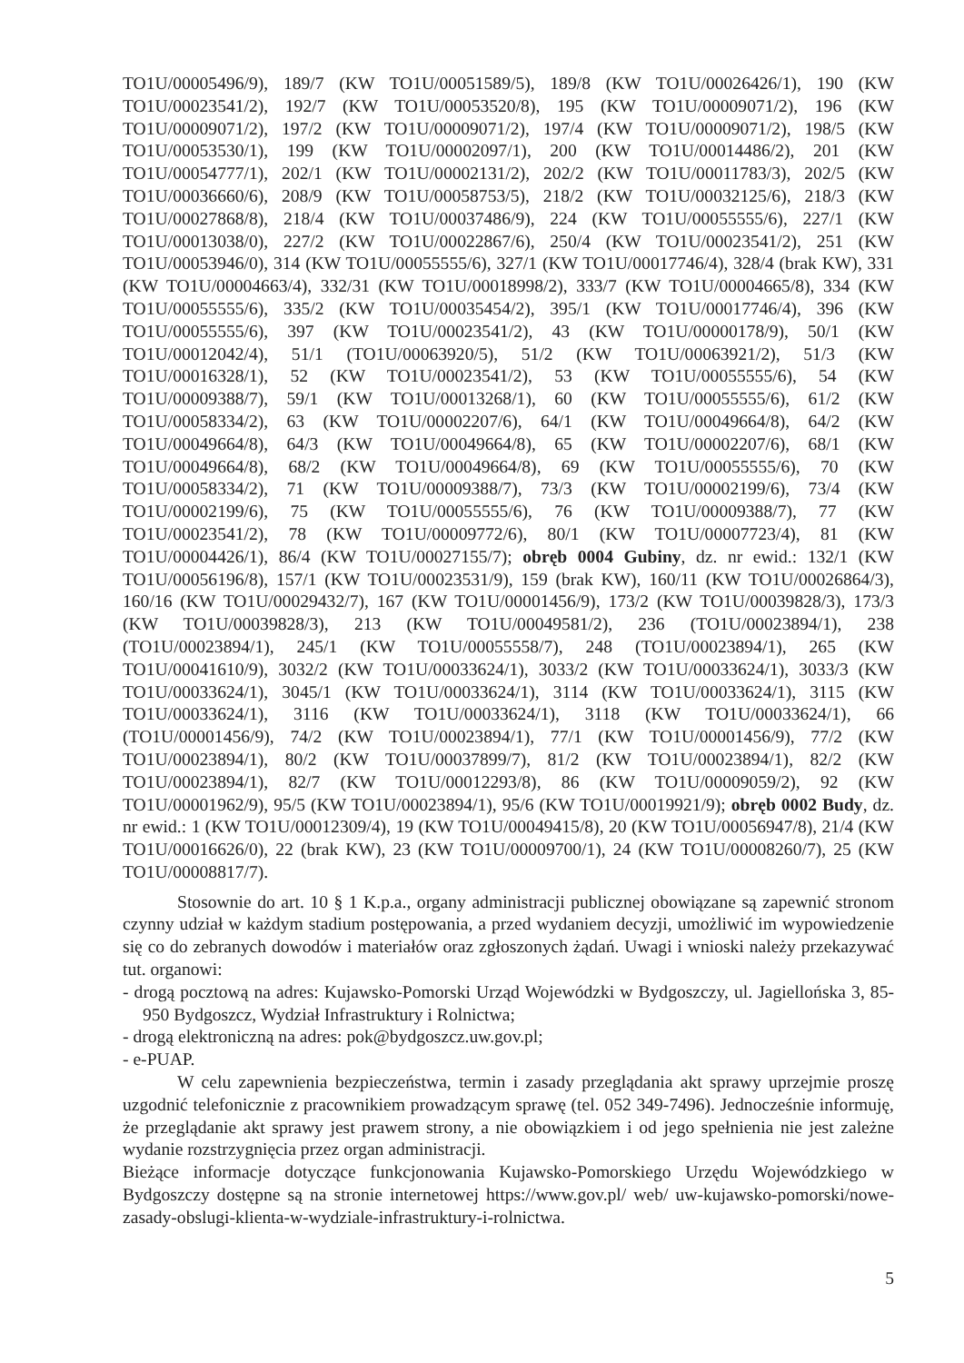TO1U/00005496/9), 189/7 (KW TO1U/00051589/5), 189/8 (KW TO1U/00026426/1), 190 (KW TO1U/00023541/2), 192/7 (KW TO1U/00053520/8), 195 (KW TO1U/00009071/2), 196 (KW TO1U/00009071/2), 197/2 (KW TO1U/00009071/2), 197/4 (KW TO1U/00009071/2), 198/5 (KW TO1U/00053530/1), 199 (KW TO1U/00002097/1), 200 (KW TO1U/00014486/2), 201 (KW TO1U/00054777/1), 202/1 (KW TO1U/00002131/2), 202/2 (KW TO1U/00011783/3), 202/5 (KW TO1U/00036660/6), 208/9 (KW TO1U/00058753/5), 218/2 (KW TO1U/00032125/6), 218/3 (KW TO1U/00027868/8), 218/4 (KW TO1U/00037486/9), 224 (KW TO1U/00055555/6), 227/1 (KW TO1U/00013038/0), 227/2 (KW TO1U/00022867/6), 250/4 (KW TO1U/00023541/2), 251 (KW TO1U/00053946/0), 314 (KW TO1U/00055555/6), 327/1 (KW TO1U/00017746/4), 328/4 (brak KW), 331 (KW TO1U/00004663/4), 332/31 (KW TO1U/00018998/2), 333/7 (KW TO1U/00004665/8), 334 (KW TO1U/00055555/6), 335/2 (KW TO1U/00035454/2), 395/1 (KW TO1U/00017746/4), 396 (KW TO1U/00055555/6), 397 (KW TO1U/00023541/2), 43 (KW TO1U/00000178/9), 50/1 (KW TO1U/00012042/4), 51/1 (TO1U/00063920/5), 51/2 (KW TO1U/00063921/2), 51/3 (KW TO1U/00016328/1), 52 (KW TO1U/00023541/2), 53 (KW TO1U/00055555/6), 54 (KW TO1U/00009388/7), 59/1 (KW TO1U/00013268/1), 60 (KW TO1U/00055555/6), 61/2 (KW TO1U/00058334/2), 63 (KW TO1U/00002207/6), 64/1 (KW TO1U/00049664/8), 64/2 (KW TO1U/00049664/8), 64/3 (KW TO1U/00049664/8), 65 (KW TO1U/00002207/6), 68/1 (KW TO1U/00049664/8), 68/2 (KW TO1U/00049664/8), 69 (KW TO1U/00055555/6), 70 (KW TO1U/00058334/2), 71 (KW TO1U/00009388/7), 73/3 (KW TO1U/00002199/6), 73/4 (KW TO1U/00002199/6), 75 (KW TO1U/00055555/6), 76 (KW TO1U/00009388/7), 77 (KW TO1U/00023541/2), 78 (KW TO1U/00009772/6), 80/1 (KW TO1U/00007723/4), 81 (KW TO1U/00004426/1), 86/4 (KW TO1U/00027155/7); obręb 0004 Gubiny, dz. nr ewid.: 132/1 (KW TO1U/00056196/8), 157/1 (KW TO1U/00023531/9), 159 (brak KW), 160/11 (KW TO1U/00026864/3), 160/16 (KW TO1U/00029432/7), 167 (KW TO1U/00001456/9), 173/2 (KW TO1U/00039828/3), 173/3 (KW TO1U/00039828/3), 213 (KW TO1U/00049581/2), 236 (TO1U/00023894/1), 238 (TO1U/00023894/1), 245/1 (KW TO1U/00055558/7), 248 (TO1U/00023894/1), 265 (KW TO1U/00041610/9), 3032/2 (KW TO1U/00033624/1), 3033/2 (KW TO1U/00033624/1), 3033/3 (KW TO1U/00033624/1), 3045/1 (KW TO1U/00033624/1), 3114 (KW TO1U/00033624/1), 3115 (KW TO1U/00033624/1), 3116 (KW TO1U/00033624/1), 3118 (KW TO1U/00033624/1), 66 (TO1U/00001456/9), 74/2 (KW TO1U/00023894/1), 77/1 (KW TO1U/00001456/9), 77/2 (KW TO1U/00023894/1), 80/2 (KW TO1U/00037899/7), 81/2 (KW TO1U/00023894/1), 82/2 (KW TO1U/00023894/1), 82/7 (KW TO1U/00012293/8), 86 (KW TO1U/00009059/2), 92 (KW TO1U/00001962/9), 95/5 (KW TO1U/00023894/1), 95/6 (KW TO1U/00019921/9); obręb 0002 Budy, dz. nr ewid.: 1 (KW TO1U/00012309/4), 19 (KW TO1U/00049415/8), 20 (KW TO1U/00056947/8), 21/4 (KW TO1U/00016626/0), 22 (brak KW), 23 (KW TO1U/00009700/1), 24 (KW TO1U/00008260/7), 25 (KW TO1U/00008817/7).
Stosownie do art. 10 § 1 K.p.a., organy administracji publicznej obowiązane są zapewnić stronom czynny udział w każdym stadium postępowania, a przed wydaniem decyzji, umożliwić im wypowiedzenie się co do zebranych dowodów i materiałów oraz zgłoszonych żądań. Uwagi i wnioski należy przekazywać tut. organowi:
- drogą pocztową na adres: Kujawsko-Pomorski Urząd Wojewódzki w Bydgoszczy, ul. Jagiellońska 3, 85-950 Bydgoszcz, Wydział Infrastruktury i Rolnictwa;
- drogą elektroniczną na adres: pok@bydgoszcz.uw.gov.pl;
- e-PUAP.
W celu zapewnienia bezpieczeństwa, termin i zasady przeglądania akt sprawy uprzejmie proszę uzgodnić telefonicznie z pracownikiem prowadzącym sprawę (tel. 052 349-7496). Jednocześnie informuję, że przeglądanie akt sprawy jest prawem strony, a nie obowiązkiem i od jego spełnienia nie jest zależne wydanie rozstrzygnięcia przez organ administracji.
Bieżące informacje dotyczące funkcjonowania Kujawsko-Pomorskiego Urzędu Wojewódzkiego w Bydgoszczy dostępne są na stronie internetowej https://www.gov.pl/ web/ uw-kujawsko-pomorski/nowe-zasady-obslugi-klienta-w-wydziale-infrastruktury-i-rolnictwa.
5